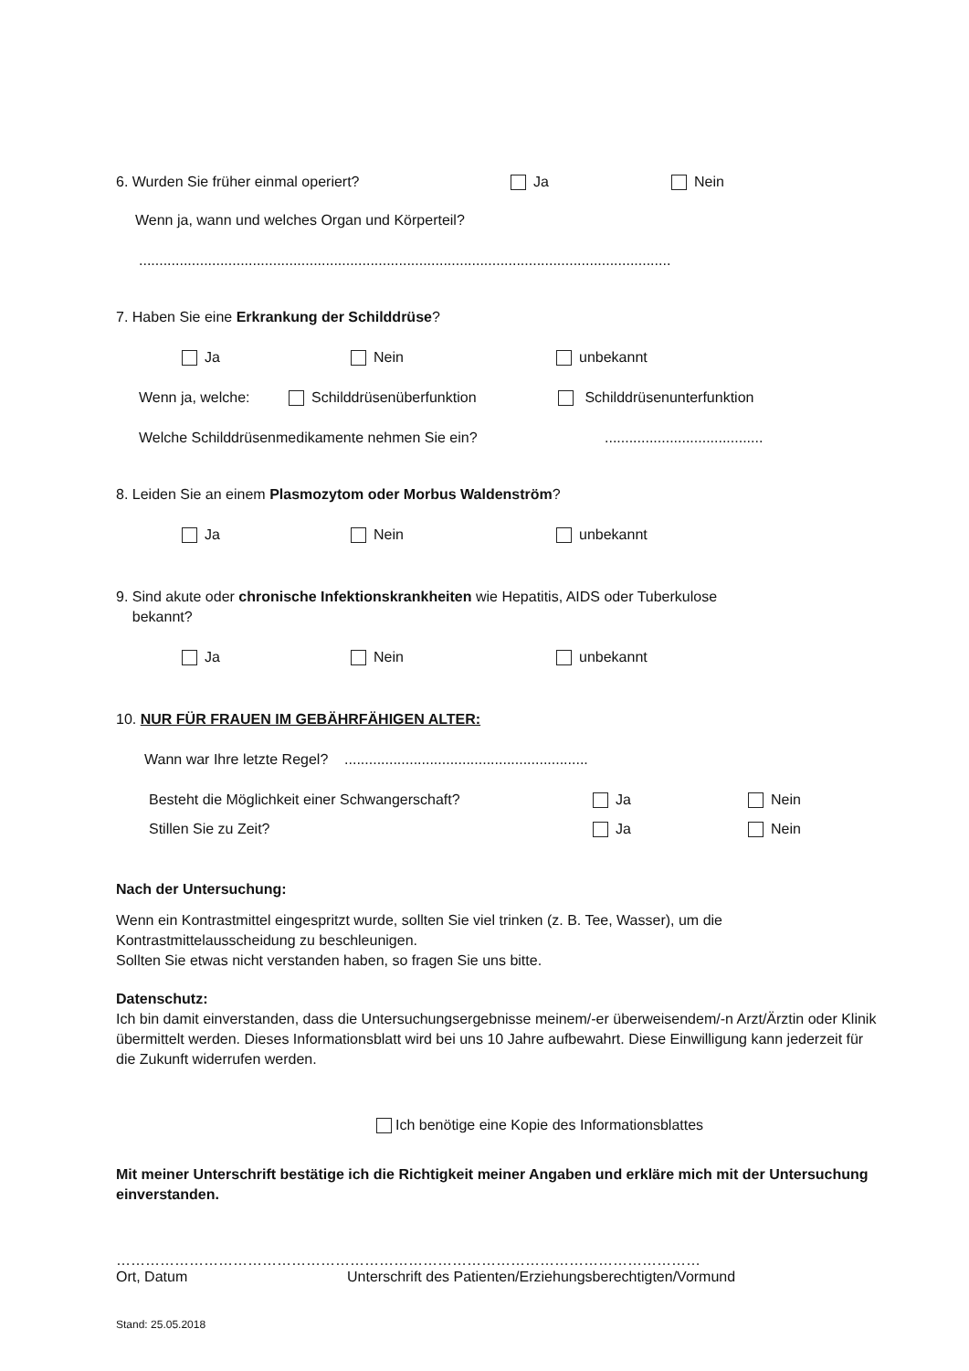6. Wurden Sie früher einmal operiert? Ja Nein
Wenn ja, wann und welches Organ und Körperteil?
...................................................................................................................................
7. Haben Sie eine Erkrankung der Schilddrüse?
Ja Nein unbekannt
Wenn ja, welche: Schilddrüsenüberfunktion Schilddrüsenunterfunktion
Welche Schilddrüsenmedikamente nehmen Sie ein?.......................................
8. Leiden Sie an einem Plasmozytom oder Morbus Waldenström?
Ja Nein unbekannt
9. Sind akute oder chronische Infektionskrankheiten wie Hepatitis, AIDS oder Tuberkulose
bekannt?
Ja Nein unbekannt
10. NUR FÜR FRAUEN IM GEBÄHRFÄHIGEN ALTER:
Wann war Ihre letzte Regel? ............................................................
Besteht die Möglichkeit einer Schwangerschaft? Ja Nein
Stillen Sie zu Zeit? Ja Nein
Nach der Untersuchung:
Wenn ein Kontrastmittel eingespritzt wurde, sollten Sie viel trinken (z. B. Tee, Wasser), um die Kontrastmittelausscheidung zu beschleunigen.
Sollten Sie etwas nicht verstanden haben, so fragen Sie uns bitte.
Datenschutz:
Ich bin damit einverstanden, dass die Untersuchungsergebnisse meinem/-er überweisendem/-n Arzt/Ärztin oder Klinik übermittelt werden. Dieses Informationsblatt wird bei uns 10 Jahre aufbewahrt. Diese Einwilligung kann jederzeit für die Zukunft widerrufen werden.
Ich benötige eine Kopie des Informationsblattes
Mit meiner Unterschrift bestätige ich die Richtigkeit meiner Angaben und erkläre mich mit der Untersuchung einverstanden.
…………………………………………………………………………………………………………
Ort, Datum Unterschrift des Patienten/Erziehungsberechtigten/Vormund
Stand: 25.05.2018